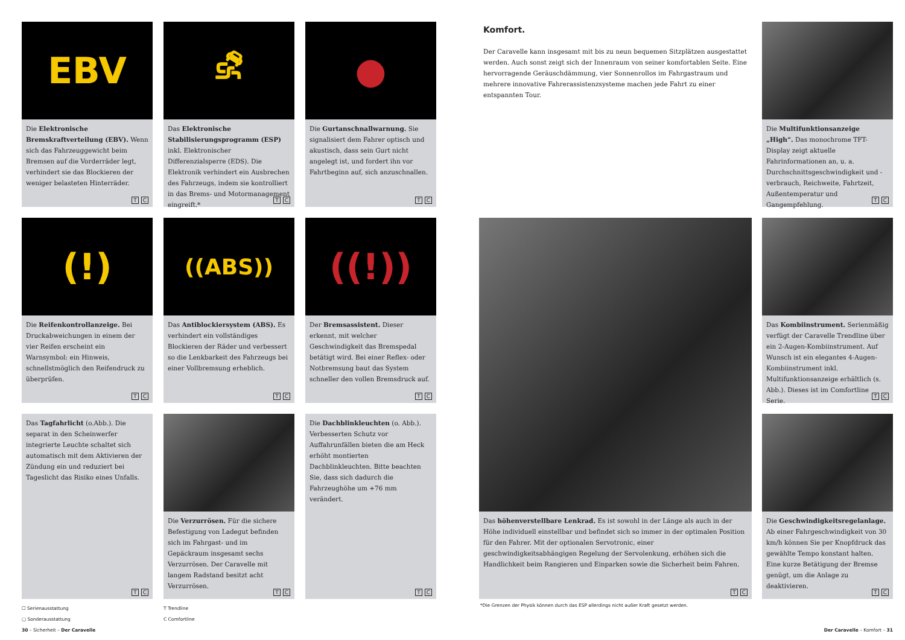EBV
Die Elektronische Bremskraftverteilung (EBV). Wenn sich das Fahrzeuggewicht beim Bremsen auf die Vorderräder legt, verhindert sie das Blockieren der weniger belasteten Hinterräder.
T C
⛐
Das Elektronische Stabilisierungsprogramm (ESP) inkl. Elektronischer Differenzialsperre (EDS). Die Elektronik verhindert ein Ausbrechen des Fahrzeugs, indem sie kontrolliert in das Brems- und Motormanagement eingreift.*
T C
●
Die Gurtanschnallwarnung. Sie signalisiert dem Fahrer optisch und akustisch, dass sein Gurt nicht angelegt ist, und fordert ihn vor Fahrtbeginn auf, sich anzuschnallen.
T C
(!)
Die Reifenkontrollanzeige. Bei Druckabweichungen in einem der vier Reifen erscheint ein Warnsymbol: ein Hinweis, schnellstmöglich den Reifendruck zu überprüfen.
T C
((ABS))
Das Antiblockiersystem (ABS). Es verhindert ein vollständiges Blockieren der Räder und verbessert so die Lenkbarkeit des Fahrzeugs bei einer Vollbremsung erheblich.
T C
((!))
Der Bremsassistent. Dieser erkennt, mit welcher Geschwindigkeit das Bremspedal betätigt wird. Bei einer Reflex- oder Notbremsung baut das System schneller den vollen Bremsdruck auf.
T C
Das Tagfahrlicht (o.Abb.). Die separat in den Scheinwerfer integrierte Leuchte schaltet sich automatisch mit dem Aktivieren der Zündung ein und reduziert bei Tageslicht das Risiko eines Unfalls.
T C
Die Verzurrösen. Für die sichere Befestigung von Ladegut befinden sich im Fahrgast- und im Gepäckraum insgesamt sechs Verzurrösen. Der Caravelle mit langem Radstand besitzt acht Verzurrösen.
T C
Die Dachblinkleuchten (o. Abb.). Verbesserten Schutz vor Auffahrunfällen bieten die am Heck erhöht montierten Dachblinkleuchten. Bitte beachten Sie, dass sich dadurch die Fahrzeughöhe um +76 mm verändert.
T C
Komfort.
Der Caravelle kann insgesamt mit bis zu neun bequemen Sitzplätzen ausgestattet werden. Auch sonst zeigt sich der Innenraum von seiner komfortablen Seite. Eine hervorragende Geräuschdämmung, vier Sonnenrollos im Fahrgastraum und mehrere innovative Fahrerassistenzsysteme machen jede Fahrt zu einer entspannten Tour.
Die Multifunktionsanzeige „High“. Das monochrome TFT-Display zeigt aktuelle Fahrinformationen an, u. a. Durchschnittsgeschwindigkeit und -verbrauch, Reichweite, Fahrtzeit, Außentemperatur und Gangempfehlung.
T C
Das höhenverstellbare Lenkrad. Es ist sowohl in der Länge als auch in der Höhe individuell einstellbar und befindet sich so immer in der optimalen Position für den Fahrer. Mit der optionalen Servotronic, einer geschwindigkeitsabhängigen Regelung der Servolenkung, erhöhen sich die Handlichkeit beim Rangieren und Einparken sowie die Sicherheit beim Fahren.
T C
Das Kombiinstrument. Serienmäßig verfügt der Caravelle Trendline über ein 2-Augen-Kombiinstrument. Auf Wunsch ist ein elegantes 4-Augen-Kombiinstrument inkl. Multifunktionsanzeige erhältlich (s. Abb.). Dieses ist im Comfortline Serie.
T C
Die Geschwindigkeitsregelanlage. Ab einer Fahrgeschwindigkeit von 30 km/h können Sie per Knopfdruck das gewählte Tempo konstant halten. Eine kurze Betätigung der Bremse genügt, um die Anlage zu deaktivieren.
T C
☐ Serienausstattung
▢ Sonderausstattung
T Trendline
C Comfortline
*Die Grenzen der Physik können durch das ESP allerdings nicht außer Kraft gesetzt werden.
30 – Sicherheit – Der Caravelle
Der Caravelle – Komfort – 31